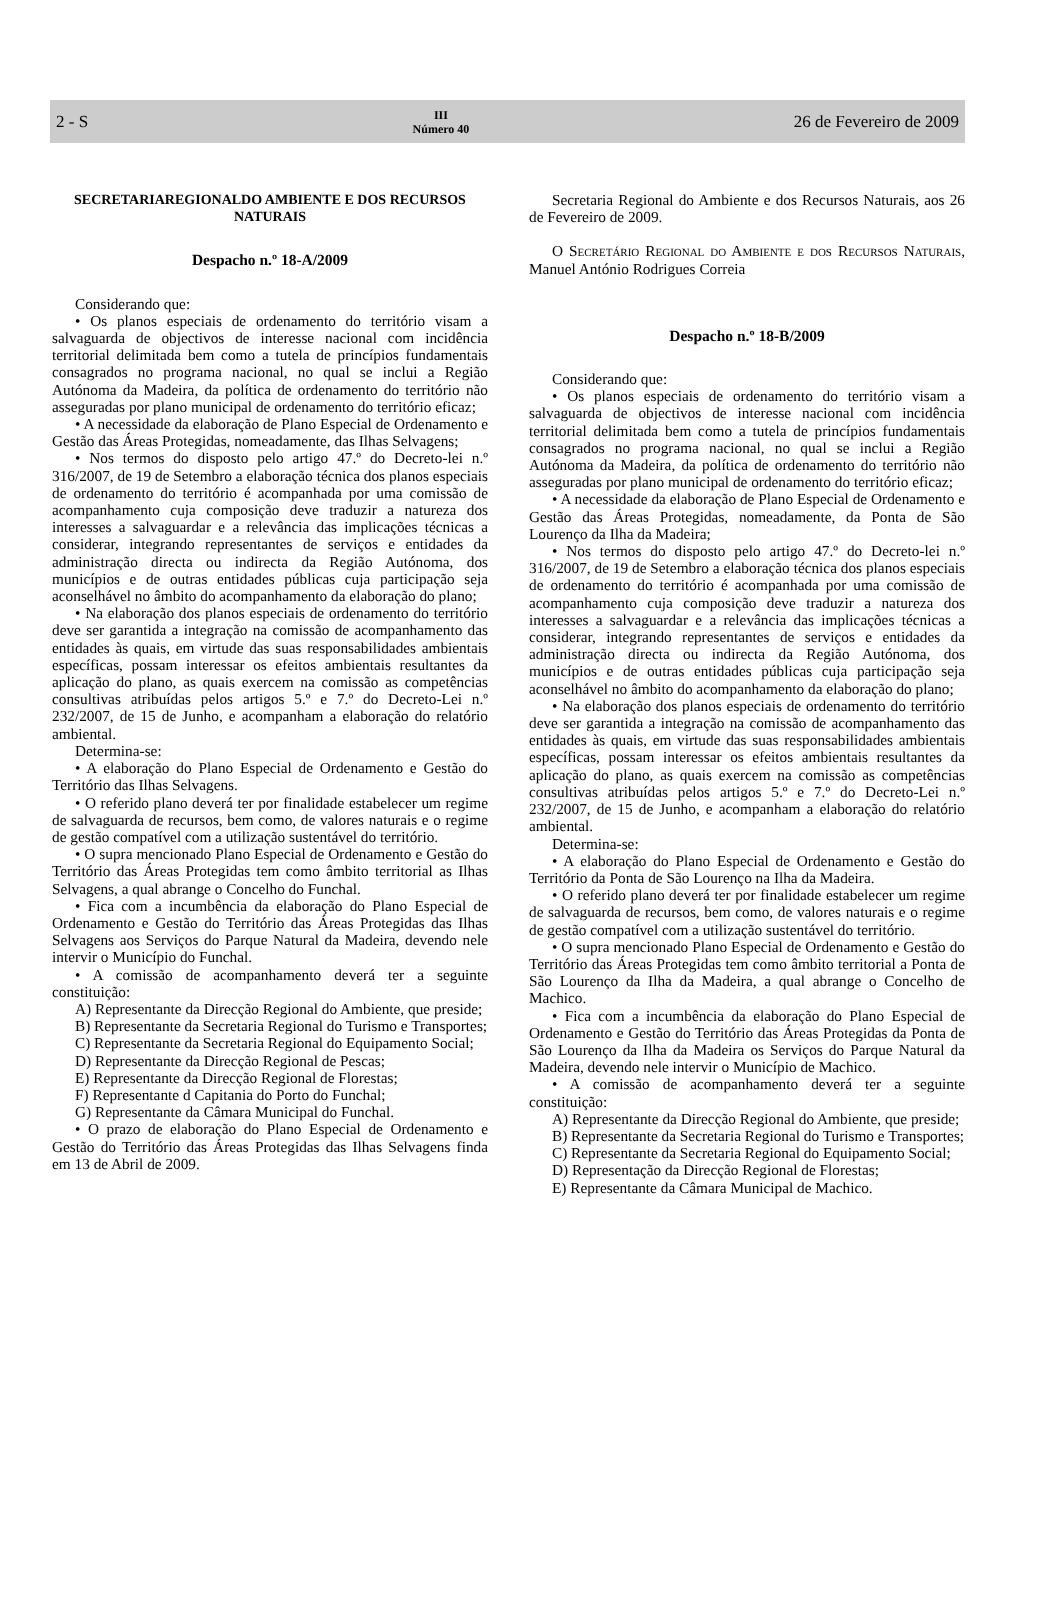2 - S
III
Número 40
26 de Fevereiro de 2009
SECRETARIAREGIONALDO AMBIENTE E DOS RECURSOS NATURAIS
Despacho n.º 18-A/2009
Considerando que:
• Os planos especiais de ordenamento do território visam a salvaguarda de objectivos de interesse nacional com incidência territorial delimitada bem como a tutela de princípios fundamentais consagrados no programa nacional, no qual se inclui a Região Autónoma da Madeira, da política de ordenamento do território não asseguradas por plano municipal de ordenamento do território eficaz;
• A necessidade da elaboração de Plano Especial de Ordenamento e Gestão das Áreas Protegidas, nomeadamente, das Ilhas Selvagens;
• Nos termos do disposto pelo artigo 47.º do Decreto-lei n.º 316/2007, de 19 de Setembro a elaboração técnica dos planos especiais de ordenamento do território é acompanhada por uma comissão de acompanhamento cuja composição deve traduzir a natureza dos interesses a salvaguardar e a relevância das implicações técnicas a considerar, integrando representantes de serviços e entidades da administração directa ou indirecta da Região Autónoma, dos municípios e de outras entidades públicas cuja participação seja aconselhável no âmbito do acompanhamento da elaboração do plano;
• Na elaboração dos planos especiais de ordenamento do território deve ser garantida a integração na comissão de acompanhamento das entidades às quais, em virtude das suas responsabilidades ambientais específicas, possam interessar os efeitos ambientais resultantes da aplicação do plano, as quais exercem na comissão as competências consultivas atribuídas pelos artigos 5.º e 7.º do Decreto-Lei n.º 232/2007, de 15 de Junho, e acompanham a elaboração do relatório ambiental.
Determina-se:
• A elaboração do Plano Especial de Ordenamento e Gestão do Território das Ilhas Selvagens.
• O referido plano deverá ter por finalidade estabelecer um regime de salvaguarda de recursos, bem como, de valores naturais e o regime de gestão compatível com a utilização sustentável do território.
• O supra mencionado Plano Especial de Ordenamento e Gestão do Território das Áreas Protegidas tem como âmbito territorial as Ilhas Selvagens, a qual abrange o Concelho do Funchal.
• Fica com a incumbência da elaboração do Plano Especial de Ordenamento e Gestão do Território das Áreas Protegidas das Ilhas Selvagens aos Serviços do Parque Natural da Madeira, devendo nele intervir o Município do Funchal.
• A comissão de acompanhamento deverá ter a seguinte constituição:
A) Representante da Direcção Regional do Ambiente, que preside;
B) Representante da Secretaria Regional do Turismo e Transportes;
C) Representante da Secretaria Regional do Equipamento Social;
D) Representante da Direcção Regional de Pescas;
E) Representante da Direcção Regional de Florestas;
F) Representante d Capitania do Porto do Funchal;
G) Representante da Câmara Municipal do Funchal.
• O prazo de elaboração do Plano Especial de Ordenamento e Gestão do Território das Áreas Protegidas das Ilhas Selvagens finda em 13 de Abril de 2009.
Secretaria Regional do Ambiente e dos Recursos Naturais, aos 26 de Fevereiro de 2009.
O Secretário Regional do Ambiente e dos Recursos Naturais, Manuel António Rodrigues Correia
Despacho n.º 18-B/2009
Considerando que:
• Os planos especiais de ordenamento do território visam a salvaguarda de objectivos de interesse nacional com incidência territorial delimitada bem como a tutela de princípios fundamentais consagrados no programa nacional, no qual se inclui a Região Autónoma da Madeira, da política de ordenamento do território não asseguradas por plano municipal de ordenamento do território eficaz;
• A necessidade da elaboração de Plano Especial de Ordenamento e Gestão das Áreas Protegidas, nomeadamente, da Ponta de São Lourenço da Ilha da Madeira;
• Nos termos do disposto pelo artigo 47.º do Decreto-lei n.º 316/2007, de 19 de Setembro a elaboração técnica dos planos especiais de ordenamento do território é acompanhada por uma comissão de acompanhamento cuja composição deve traduzir a natureza dos interesses a salvaguardar e a relevância das implicações técnicas a considerar, integrando representantes de serviços e entidades da administração directa ou indirecta da Região Autónoma, dos municípios e de outras entidades públicas cuja participação seja aconselhável no âmbito do acompanhamento da elaboração do plano;
• Na elaboração dos planos especiais de ordenamento do território deve ser garantida a integração na comissão de acompanhamento das entidades às quais, em virtude das suas responsabilidades ambientais específicas, possam interessar os efeitos ambientais resultantes da aplicação do plano, as quais exercem na comissão as competências consultivas atribuídas pelos artigos 5.º e 7.º do Decreto-Lei n.º 232/2007, de 15 de Junho, e acompanham a elaboração do relatório ambiental.
Determina-se:
• A elaboração do Plano Especial de Ordenamento e Gestão do Território da Ponta de São Lourenço na Ilha da Madeira.
• O referido plano deverá ter por finalidade estabelecer um regime de salvaguarda de recursos, bem como, de valores naturais e o regime de gestão compatível com a utilização sustentável do território.
• O supra mencionado Plano Especial de Ordenamento e Gestão do Território das Áreas Protegidas tem como âmbito territorial a Ponta de São Lourenço da Ilha da Madeira, a qual abrange o Concelho de Machico.
• Fica com a incumbência da elaboração do Plano Especial de Ordenamento e Gestão do Território das Áreas Protegidas da Ponta de São Lourenço da Ilha da Madeira os Serviços do Parque Natural da Madeira, devendo nele intervir o Município de Machico.
• A comissão de acompanhamento deverá ter a seguinte constituição:
A) Representante da Direcção Regional do Ambiente, que preside;
B) Representante da Secretaria Regional do Turismo e Transportes;
C) Representante da Secretaria Regional do Equipamento Social;
D) Representação da Direcção Regional de Florestas;
E) Representante da Câmara Municipal de Machico.